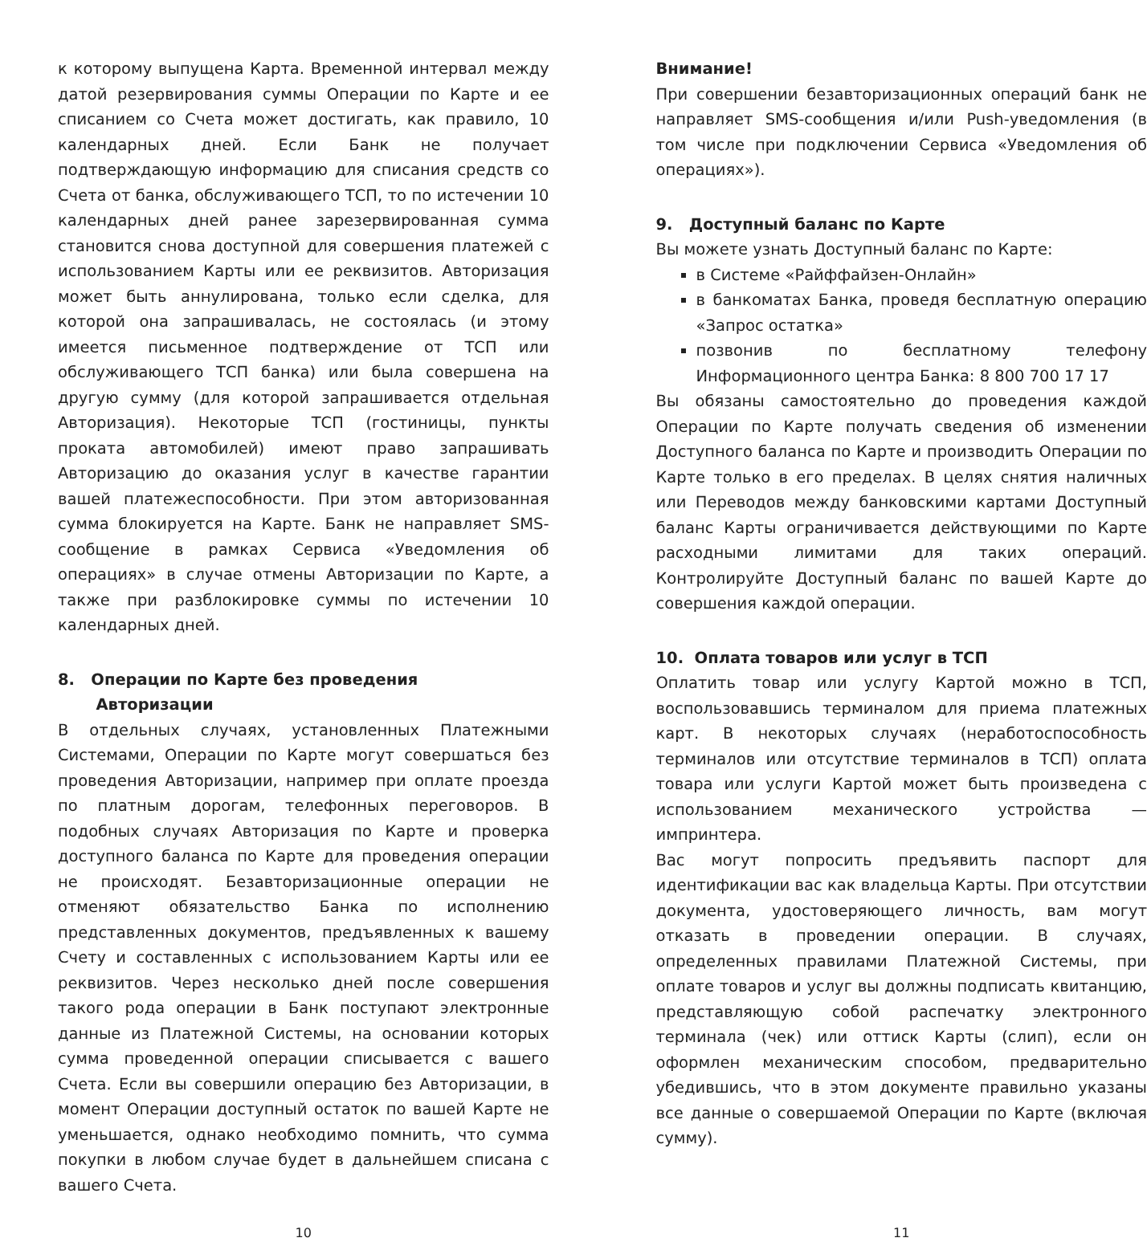к которому выпущена Карта. Временной интервал между датой резервирования суммы Операции по Карте и ее списанием со Счета может достигать, как правило, 10 календарных дней. Если Банк не получает подтверждающую информацию для списания средств со Счета от банка, обслуживающего ТСП, то по истечении 10 календарных дней ранее зарезервированная сумма становится снова доступной для совершения платежей с использованием Карты или ее реквизитов. Авторизация может быть аннулирована, только если сделка, для которой она запрашивалась, не состоялась (и этому имеется письменное подтверждение от ТСП или обслуживающего ТСП банка) или была совершена на другую сумму (для которой запрашивается отдельная Авторизация). Некоторые ТСП (гостиницы, пункты проката автомобилей) имеют право запрашивать Авторизацию до оказания услуг в качестве гарантии вашей платежеспособности. При этом авторизованная сумма блокируется на Карте. Банк не направляет SMS-сообщение в рамках Сервиса «Уведомления об операциях» в случае отмены Авторизации по Карте, а также при разблокировке суммы по истечении 10 календарных дней.
8. Операции по Карте без проведения
Авторизации
В отдельных случаях, установленных Платежными Системами, Операции по Карте могут совершаться без проведения Авторизации, например при оплате проезда по платным дорогам, телефонных переговоров. В подобных случаях Авторизация по Карте и проверка доступного баланса по Карте для проведения операции не происходят. Безавторизационные операции не отменяют обязательство Банка по исполнению представленных документов, предъявленных к вашему Счету и составленных с использованием Карты или ее реквизитов. Через несколько дней после совершения такого рода операции в Банк поступают электронные данные из Платежной Системы, на основании которых сумма проведенной операции списывается с вашего Счета. Если вы совершили операцию без Авторизации, в момент Операции доступный остаток по вашей Карте не уменьшается, однако необходимо помнить, что сумма покупки в любом случае будет в дальнейшем списана с вашего Счета.
Внимание!
При совершении безавторизационных операций банк не направляет SMS-сообщения и/или Push-уведомления (в том числе при подключении Сервиса «Уведомления об операциях»).
9. Доступный баланс по Карте
Вы можете узнать Доступный баланс по Карте:
в Системе «Райффайзен-Онлайн»
в банкоматах Банка, проведя бесплатную операцию «Запрос остатка»
позвонив по бесплатному телефону Информационного центра Банка: 8 800 700 17 17
Вы обязаны самостоятельно до проведения каждой Операции по Карте получать сведения об изменении Доступного баланса по Карте и производить Операции по Карте только в его пределах. В целях снятия наличных или Переводов между банковскими картами Доступный баланс Карты ограничивается действующими по Карте расходными лимитами для таких операций. Контролируйте Доступный баланс по вашей Карте до совершения каждой операции.
10. Оплата товаров или услуг в ТСП
Оплатить товар или услугу Картой можно в ТСП, воспользовавшись терминалом для приема платежных карт. В некоторых случаях (неработоспособность терминалов или отсутствие терминалов в ТСП) оплата товара или услуги Картой может быть произведена с использованием механического устройства — импринтера.
Вас могут попросить предъявить паспорт для идентификации вас как владельца Карты. При отсутствии документа, удостоверяющего личность, вам могут отказать в проведении операции. В случаях, определенных правилами Платежной Системы, при оплате товаров и услуг вы должны подписать квитанцию, представляющую собой распечатку электронного терминала (чек) или оттиск Карты (слип), если он оформлен механическим способом, предварительно убедившись, что в этом документе правильно указаны все данные о совершаемой Операции по Карте (включая сумму).
10 11